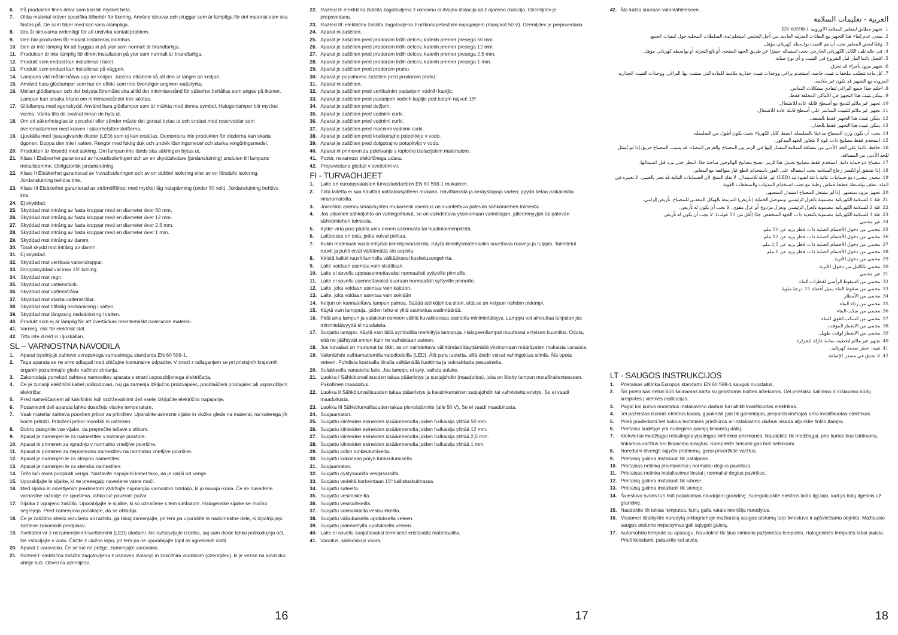6. På produkten finns delar som kan bli mycket heta.
7. Olika material kräver specifika tillbehör för fixering. Använd skruvar och pluggar som är lämpliga för det material som ska fästas på. De som följer med kan vara olämpliga.
8. Dra åt skruvarna ordentligt för att undvika kontaktproblem.
9. Den här produkten får endast installeras inomhus.
10. Den är inte lämplig för att byggas in på ytor som normalt är brandfarliga.
11. Produkten är inte lämplig för direkt installation på ytor som normalt är brandfarliga.
12. Produkt som endast kan installeras i taket.
13. Produkt som endast kan installeras på väggen.
14. Lampans vikt måste hållas upp av kedjan. Justera elkabeln så att den är längre än kedjan.
15. Använd bara glödlampor som har en effekt som inte överstiger angiven wattstyrka.
16. Mellan glödlampan och det belysta föremålet ska alltid det minimiavstånd för säkerhet behållas som anges på ikonen. Lampan kan orsaka brand om minimiavståndet inte iakttas.
17. Glödlampa med egenskydd. Använd bara glödlampor som är märkta med denna symbol. Halogenlampor blir mycket varma. Vänta tills de svalnat innan de byts ut.
18. Om ett säkerhetsglas är sprucket eller sönder måste det genast bytas ut och endast med reservdelar som överensstämmer med kraven i säkerhetsföreskrifterna.
19. Ljuskälla med ljusavgivande dioder (LED) som ej kan ersättas. Demontera inte produkten för dioderna kan skada ögonen. Doppa den inte i vatten. Rengör med fuktig duk och undvik lösningsmedel och starka rengöringsmedel.
20. Produkten är försedd med säkring. Om lampan inte tänds ska säkringen bytas ut.
21. Klass I Elsäkerhet garanterad av huvudisoleringen och av en skyddsledare (jordanslutning) ansluten till lampans metallstomme. Obligatorisk jordanslutning.
22. Klass II Elsäkerhet garanterad av huvudisoleringen och av en dubbel isolering eller av en förstärkt isolering. Jordanslutning behövs inte.
23. Klass III Elsäkerhet garanterad av strömtillförsel med mycket låg nätspänning (under 50 volt). Jordanslutning behövs inte.
24. Ej skyddad.
25. Skyddad mot intrång av fasta kroppar med en diameter över 50 mm.
26. Skyddad mot intrång av fasta kroppar med en diameter över 12 mm.
27. Skyddad mot intrång av fasta kroppar med en diameter över 2,5 mm.
28. Skyddad mot intrång av fasta kroppar med en diameter över 1 mm.
29. Skyddad mot intrång av damm.
30. Totalt skydd mot intrång av damm.
31. Ej skyddad.
32. Skyddad mot vertikala vattendroppar.
33. Droppskyddad vid max 15º lutning.
34. Skyddad mot regn.
35. Skyddad mot vattenstänk.
36. Skyddad mot vattenstrålar.
37. Skyddad mot starka vattenstrålar.
38. Skyddad mot tillfällig nedsänkning i vatten.
39. Skyddad mot långvarig nedsänkning i vatten.
40. Produkt som ej är lämplig för att övertäckas med termiskt isolerande material.
41. Varning, risk för elektrisk stöt.
42. Titta inte direkt in i ljuskällan.
SL – VARNOSTNA NAVODILA
1. Aparat izpolnjuje zahteve evropskega varnostnega standarda EN 60 598-1.
2. Tega aparata se ne sme odlagati med običajne komunalne odpadke. V zvezi z odlaganjem se pri pristojnih krajevnih organih pozanimajte glede načinov zbiranja.
3. Zakonodaja ponekod zahteva namestitev aparata s strani usposobljenega električarja.
4. Če je zunanji električni kabel poškodovan, naj ga zamenja izključno proizvajalec, pooblaščeni prodajalec ali usposobljeni električar.
5. Pred nameščanjem ali kakršnimi koli vzdrževalnimi deli vselej izključite električno napajanje.
6. Posamezni deli aparata lahko dosežejo visoke temperature.
7. Vsak material zahteva poseben pribor za pritrditev. Uporabite ustrezne vijake in vložke glede na material, na katerega jih boste pritrdili. Priloženi pribor morebiti ni ustrezen.
8. Dobro zategnite vse vijake, da preprečite težave s stikom.
9. Aparat je namenjen le za namestitev v notranje prostore.
10. Aparat ni primeren za vgradnjo v normalno vnetljive površine.
11. Aparat ni primeren za neposredno namestitev na normalno vnetljive površine.
12. Aparat je namenjen le za stropno namestitev.
13. Aparat je namenjen le za stensko namestitev.
14. Težo luči mora podpirati veriga. Nastavite napajalni kabel tako, da je daljši od verige.
15. Uporabljajte le sijalke, ki ne presegajo navedene vatne moči.
16. Med sijalko in osvetljenim predmetom vzdržujte najmanjšo varnostno razdaljo, ki jo navaja ikona. Če se navedene varnostne razdalje ne upošteva, lahko luč povzroči požar.
17. Sijalka z vgrajeno zaščito. Uporabljajte le sijalke, ki so označene s tem simbolom. Halogenske sijalke se močno segrejejo. Pred zamenjavo počakajte, da se ohladijo.
18. Če je zaščitno steklo okrušeno ali razbito, ga takoj zamenjajte, pri tem pa uporabite le nadomestne dele, ki izpolnjujejo zahteve zakonskih predpisov.
19. Svetlobni vir z nezamenljivimi svetlobnimi (LED) diodami. Ne razstavljajte izdelka, saj vam diode lahko poškodujejo oči. Ne vstavljajte v vodo. Čistite z vlažno krpo, pri tem pa ne uporabljajte topil ali agresivnih čistil.
20. Aparat z varovalko. Če se luč ne prižge, zamenjajte varovalko.
21. Razred I: električna zaščita zagotovljena z osnovno izolacijo in zaščitnim vodnikom (ozemljitev), ki je vezan na kovinsko ohišje luči. Obvezna ozemljitev.
16
22. Razred II: električna zaščita zagotovljena z osnovno in dvojno izolacijo ali z ojačeno izolacijo. Ozemljitev je prepovedana.
23. Razred III: električna zaščita zagotovljena z nizkonapetostnim napajanjem (manj kot 50 V). Ozemljitev je prepovedana.
24. Aparat ni zaščiten.
25. Aparat je zaščiten pred prodorom trdih delcev, katerih premer presega 50 mm.
26. Aparat je zaščiten pred prodorom trdih delcev, katerih premer presega 12 mm.
27. Aparat je zaščiten pred prodorom trdih delcev, katerih premer presega 2,5 mm.
28. Aparat je zaščiten pred prodorom trdih delcev, katerih premer presega 1 mm.
29. Aparat je zaščiten pred prodorom prahu.
30. Aparat je popolnoma zaščiten pred prodorom prahu.
31. Aparat ni zaščiten.
32. Aparat je zaščiten pred vertikalnim padanjem vodnih kapljic.
33. Aparat je zaščiten pred padanjem vodnih kapljic pod kotom največ 15º.
34. Aparat je zaščiten pred dežjem.
35. Aparat je zaščiten pred vodnimi curki.
36. Aparat je zaščiten pred vodnimi curki.
37. Aparat je zaščiten pred močnimi vodnimi curki.
38. Aparat je zaščiten pred kratkotrajno potopitvijo v vodo.
39. Aparat je zaščiten pred dolgotrajno potopitvijo v vodo.
40. Aparat ni primeren za pokrivanje s toplotno izolacijskim materialom.
41. Pozor, nevarnost električnega udara.
42. Prepovedano gledati v svetlobni vir.
FI - TURVAOHJEET
1. Laite on eurooppalaisten turvastandardien EN 60 598-1 mukainen.
2. Tätä laitetta ei saa hävittää kotitalousjätteen mukana. Hävittämistä ja keräystapoja varten, pyydä tietoa paikallisilta viranomaisilta.
3. Joidenkin asennusmääräysten mukaisesti asennus on suoritettava pätevän sähkömiehen toimesta.
4. Jos ulkoinen sähköjohto on vahingoittunut, se on vaihdettava yksinomaan valmistajan, jälleenmyyjän tai pätevän sähkömiehen toimesta.
5. Kytke virta pois päältä aina ennen asennusta tai huoltotoimenpiteitä.
6. Laitteessa on osia, jotka voivat polttaa.
7. Kukin materiaali vaatii erityisiä kiinnitysvarusteita. Käytä kiinnitysmateriaaliin soveltuvia ruuveja ja tulppia. Toimitetut ruuvit ja pultit eivät välttämättä ole sopivia.
8. Kiristä kaikki ruuvit kunnolla välttääksesi kosketusongelmia.
9. Laite voidaan asentaa vain sisätilaan.
10. Laite ei sovellu uppoasennettavaksi normaalisti syttyville pinnoille.
11. Laite ei sovellu asennettavaksi suoraan normaalisti syttyville pinnoille.
12. Laite, joka voidaan asentaa vain kattoon.
13. Laite, joka voidaan asentaa vain seinään
14. Ketjun on kannateltava lampun painoa. Säädä sähköjohtoa siten, että se on ketjuun nähden pidempi.
15. Käytä vain lamppuja, joiden teho ei ylitä osoitettua wattimäärää.
16. Pidä aina lampun ja valaistun esineen välillä kuvakkeessa osoitettu minimietäisyys. Lamppu voi aiheuttaa tulipalon jos minimietäisyyttä ei noudateta.
17. Suojattu lamppu. Käytä vain tällä symbolilla merkittyjä lamppuja. Halogeenilamput muuttuvat erityisen kuumiksi. Odota, että ne jäähtyvät ennen kuin ne vaihdetaan uuteen.
18. Jos turvalasi on murtunut tai rikki, se on vaihdettava välittömästi käyttämällä yksinomaan määräysten mukaisia varaosia.
19. Valonlähde vaihtamattomilla valodiodeilla (LED). Älä pura tuotetta, sillä diodit voivat vahingoittaa silmiä. Älä upota veteen. Puhdista kostealla liinalla välttämällä liuottimia ja voimakkaita pesuaineita.
20. Sulakkeella varustettu laite. Jos lamppu ei syty, vaihda sulake.
21. Luokka I Sähköturvallisuuden takaa pääeristys ja suojajohdin (maadoitus), joka on liitetty lampun metallirakenteeseen. Pakollinen maadoitus.
22. Luokka II Sähköturvallisuuden takaa pääeristys ja kaksinkertainen suojajohdin tai vahvistettu eristys. Se ei vaadi maadoitusta.
23. Luokka III Sähköturvallisuuden takaa pienoisjännite (alle 50 V). Se ei vaadi maadoitusta.
24. Suojaamaton.
25. Suojattu kiinteiden esineiden sisäänmenolta joiden halkaisija ylittää 50 mm.
26. Suojattu kiinteiden esineiden sisäänmenolta joiden halkaisija ylittää 12 mm.
27. Suojattu kiinteiden esineiden sisäänmenolta joiden halkaisija ylittää 2,5 mm.
28. Suojattu kiinteiden esineiden sisäänmenolta joiden halkaisija ylittää 1 mm.
29. Suojattu pölyn tunkeutumiselta.
30. Suojattu kokonaan pölyn tunkeutumiselta.
31. Suojaamaton.
32. Suojattu pystysuorilta vesipisaroilta.
33. Suojattu vedeltä korkeintaan 15º kallistuskulmassa.
34. Suojattu sateelta.
35. Suojattu vesiroiskeilta.
36. Suojattu vesisuihkeilta.
37. Suojattu voimakkailta vesisuihkeilta.
38. Suojattu väliaikaiselta upotukselta veteen.
39. Suojattu pidennetyltä upotukselta veteen.
40. Laite ei sovellu suojattavaksi termisesti eristävällä materiaalilla.
41. Varoitus, sähköiskun vaara.
17
42. Älä katso suoraan valonlähteeseen.
العربية - تعليمات السلامة
1. تجهيز مطابق لمعايير السلامة الأوروبية EN 60598-1
2. ينبغي عدم إلقاء هذا التجهيز مع النفايات المنزلية العادية. من أجل التخلص استعلم لدى السلطات المحلية حول كيفيات الجمع.
3. وفقًا لبعض المعايير يجب أن يتم التثبيت بواسطة كهربائي مؤهل.
4. في حالة تلف الكابل الكهربائي الخارجي يجب استبداله حصرًا عن طريق الجهة المنتجة، أو بائع التجزئة أو بواسطة كهربائي مؤهل.
5. افصل دائما التيار قبل الشروع في التثبيت و أي نوع صيانة.
6. تجهيز مزود بأجزاء قد تحرق.
7. كل مادة تتطلب ملحقات تثبيت خاصة. استخدم براغي ووحدات تثبيت جدارية ملائمة للمادة التي ستثبت بها. البراغي ووحدات التثبيت الجدارية المزودة مع التجهيز قد تكون غير ملائمة.
8. احكم جيدًا جميع البراغي لتفادي مشكلات التماس.
9. يمكن تثبيت هذا التجهيز في الأماكن المغلقة فقط.
10. تجهيز غير ملائم للدمج مع أسطح قابلة عادة للاشتعال.
11. تجهيز غير ملائم للتثبيت المباشر على أسطح قابلة عادة للاشتعال.
12. يمكن تثبيت هذا التجهيز فقط بالسقف.
13. يمكن تثبيت هذا التجهيز فقط بالجدار.
14. يجب أن يكون وزن المصباح مدعمًا بالسلسلة. اضبط كابل الكهرباء بحيث يكون أطول من السلسلة.
15. استخدم فقط مصابيح ذات قوة لا تتجاوز الجهد المذكور.
16. حافظ دائما على الحد الأدنى من مسافة السلامة المشار إليها في الرمز بين المصباح والغرض المضاء. قد يسبب المصباح حريق إذا لم يُمتثل للحد الأدنى من المسافة.
17. مصباح ذو حماية ذاتية. استخدم فقط مصابيح تحمل هذا الرمز. تصبح مصابيح الهالوجين ساخنة جدًا. انتظر حتى تبرد قبل استبدالها.
18. إذا تشقق أو انكسر زجاج السلامة يجب استبداله على الفور باستخدام قطع غيار متوافقة مع المعايير.
19. مصدر مضيء مع صمامات ثنائية باعثة لضوء ليد (LED) غير قابلة للاستبدال. لا تفك المنتج لأن الصمامات الثنائية قد تضر بالعينين. لا تغمره في الماء. نظف بواسطة قطعة قماش رطبة مع تجنب استخدام المذيبات والمنظفات القوية.
20. تجهيز مزود بمنصهر. إذا لم يشتعل المصباح استبدل المنصهر.
21. فئة 1 للسلامة الكهربائية مضمونة بالعزل الرئيسي وبموصل الحماية (تأريض) المرتبط بالهيكل المعدني للمصباح. تأريض إلزامي.
22. فئة 2 للسلامة الكهربائية مضمونة بالعزل الرئيسي وبعزل مزدوج أو عزل مقوى. لا يجب أن يكون له تأريض.
23. فئة 3 للسلامة الكهربائية مضمونة بالتغذية ذات الجهد المنخفض جدًا (أقل من 50 فولت). لا يجب أن يكون له تأريض.
24. غير محمي
25. محمي من دخول الأجسام الصلبة ذات قطر يزيد عن 50 ملم.
26. محمي من دخول الأجسام الصلبة ذات قطر يزيد عن 12 ملم.
27. محمي من دخول الأجسام الصلبة ذات قطر يزيد عن 2,5 ملم.
28. محمي من دخول الأجسام الصلبة ذات قطر يزيد عن 1 ملم.
29. محمي من دخول الأتربة.
30. محمي بالكامل من دخول الأتربة.
31. غير محمي
32. محمي من السقوط الرأسي لقطرات الماء.
33. محمي من سقوط الماء بميل أقصاه 15 درجة مئوية.
34. محمي من الأمطار.
35. محمي من رذاذ الماء.
36. محمي من سكب الماء.
37. محمي من السكب القوي للماء.
38. محمي من الانغمار المؤقت.
39. محمي من الانغمار لوقت طويل.
40. تجهيز غير ملائم لتغطيته بمادة عازلة للحرارة.
41. تنبيه، خطر صدمة كهربائية.
42. لا تحدق في مصدر الإضاءة.
LT - SAUGOS INSTRUKCIJOS
1. Prietaisas atitinka Europos standarto EN 60 598-1 saugos nuostatus.
2. Šis prietaisas neturi būti šalinamas kartu su įprastomis buities atliekomis. Dėl prietaiso šalinimo ir rūšiavimo būdų kreipkitės į vietines institucijas.
3. Pagal kai kurius nuostatus instaliavimo darbus turi atlikti kvalifikuotas elektrikas.
4. Jei pažeistas išorinis elektros laidas, jį pakeisti gali tik gamintojas, perpardavinėtojas arba kvalifikuotas elektrikas.
5. Prieš pradedami bet kokius techninės priežiūros ar instaliavimo darbus visada atjunkite tinklo įtampą.
6. Prietaiso sudėtyje yra nudegimo pavojų keliančių dalių.
7. Kiekvienai medžiagai reikalingos ypatingos tvirtinimo priemonės. Naudokite tik medžiagai, prie kurios bus tvirtinama, tinkamus varžtus bei fiksavimo sraigtus. Komplekte tiekiami gali būti netinkami.
8. Norėdami išvengti sąlyčio problemų, gerai priveržkite varžtus.
9. Prietaisą galima instaliuoti tik patalpose.
10. Prietaisas netinka įmontavimui į normaliai degius paviršius.
11. Prietaisas netinka instaliavimui tiesiai į normaliai degius paviršius.
12. Prietaisą galima instaliuoti tik lubose.
13. Prietaisą galima instaliuoti tik sienoje.
14. Šviestuvo svoris turi būti palaikomas naudojant grandinę. Sureguliuokite elektros laido ilgį taip, kad jis būtų ilgesnis už grandinę.
15. Naudokite tik tokias lemputes, kurių galia vatais neviršija nurodytos.
16. Visuomet išlaikykite nurodytą piktogramoje mažiausią saugos atstumą tarp šviestuvo ir apšviečiamo objekto. Mažiausio saugos atstumo nepaisymas gali sąlygoti gaisrą.
17. Automobilio lemputė su apsaugu. Naudokite tik šiuo simboliu pažymėtas lemputes. Halogeninės lemputės labai įkaista. Prieš keisdami, palaukite kol atvės.
18